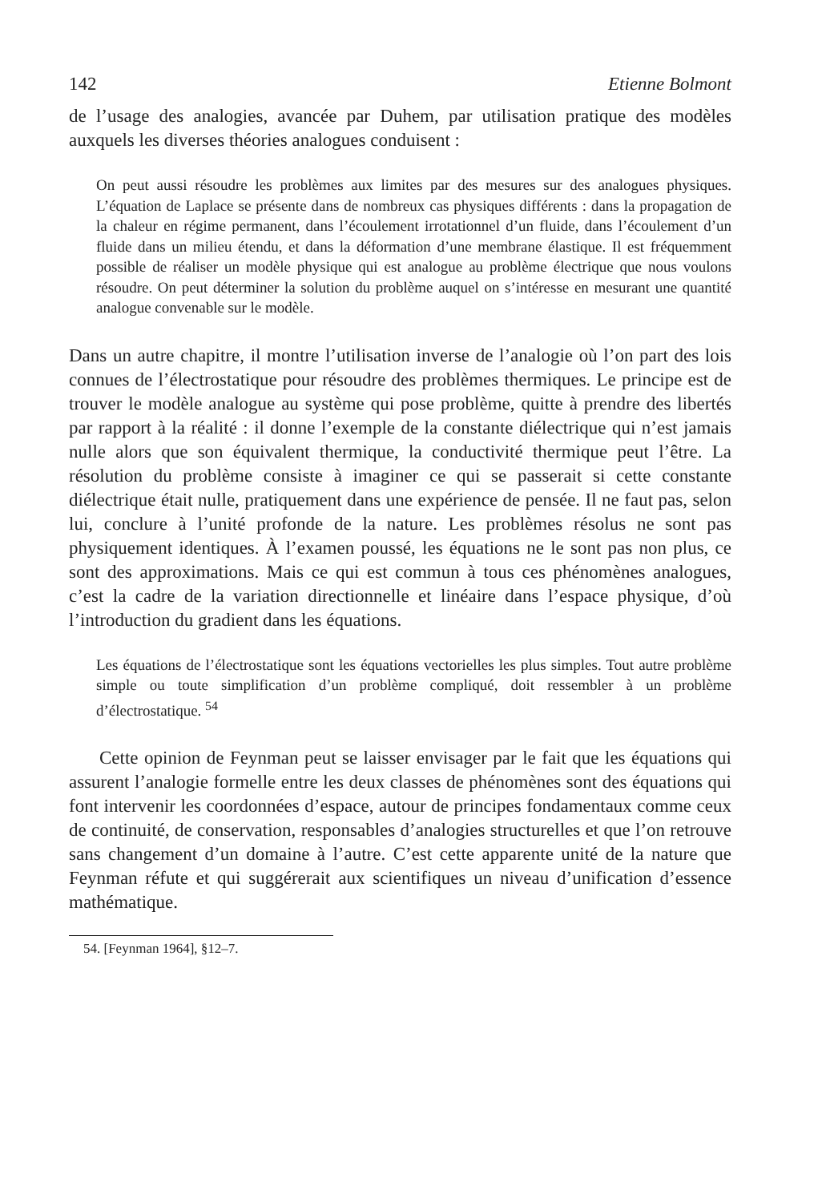142 Etienne Bolmont
de l’usage des analogies, avancée par Duhem, par utilisation pratique des modèles auxquels les diverses théories analogues conduisent :
On peut aussi résoudre les problèmes aux limites par des mesures sur des analogues physiques. L’équation de Laplace se présente dans de nombreux cas physiques différents : dans la propagation de la chaleur en régime permanent, dans l’écoulement irrotationnel d’un fluide, dans l’écoulement d’un fluide dans un milieu étendu, et dans la déformation d’une membrane élastique. Il est fréquemment possible de réaliser un modèle physique qui est analogue au problème électrique que nous voulons résoudre. On peut déterminer la solution du problème auquel on s’intéresse en mesurant une quantité analogue convenable sur le modèle.
Dans un autre chapitre, il montre l’utilisation inverse de l’analogie où l’on part des lois connues de l’électrostatique pour résoudre des problèmes thermiques. Le principe est de trouver le modèle analogue au système qui pose problème, quitte à prendre des libertés par rapport à la réalité : il donne l’exemple de la constante diélectrique qui n’est jamais nulle alors que son équivalent thermique, la conductivité thermique peut l’être. La résolution du problème consiste à imaginer ce qui se passerait si cette constante diélectrique était nulle, pratiquement dans une expérience de pensée. Il ne faut pas, selon lui, conclure à l’unité profonde de la nature. Les problèmes résolus ne sont pas physiquement identiques. À l’examen poussé, les équations ne le sont pas non plus, ce sont des approximations. Mais ce qui est commun à tous ces phénomènes analogues, c’est la cadre de la variation directionnelle et linéaire dans l’espace physique, d’où l’introduction du gradient dans les équations.
Les équations de l’électrostatique sont les équations vectorielles les plus simples. Tout autre problème simple ou toute simplification d’un problème compliqué, doit ressembler à un problème d’électrostatique. <sup>54</sup>
Cette opinion de Feynman peut se laisser envisager par le fait que les équations qui assurent l’analogie formelle entre les deux classes de phénomènes sont des équations qui font intervenir les coordonnées d’espace, autour de principes fondamentaux comme ceux de continuité, de conservation, responsables d’analogies structurelles et que l’on retrouve sans changement d’un domaine à l’autre. C’est cette apparente unité de la nature que Feynman réfute et qui suggérerait aux scientifiques un niveau d’unification d’essence mathématique.
54. [Feynman 1964], §12–7.